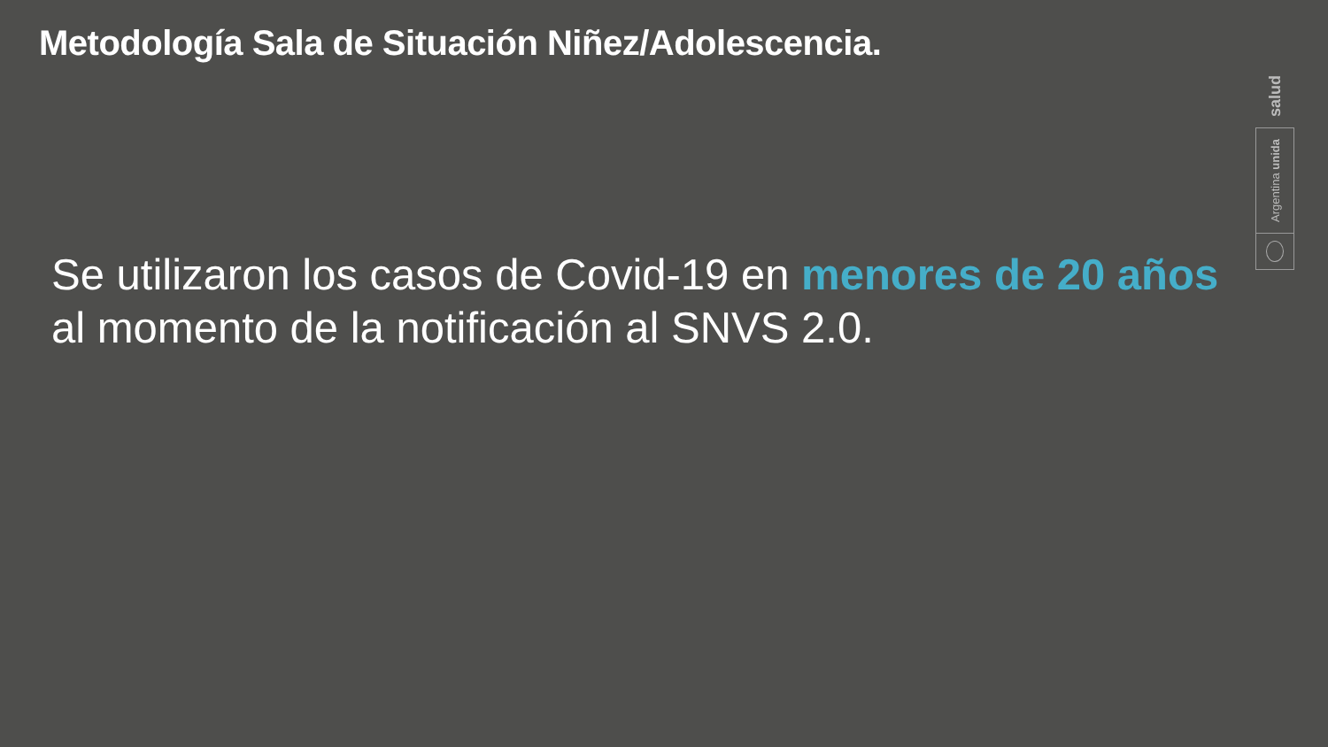Metodología Sala de Situación Niñez/Adolescencia.
Se utilizaron los casos de Covid-19 en menores de 20 años al momento de la notificación al SNVS 2.0.
salud
Argentina unida